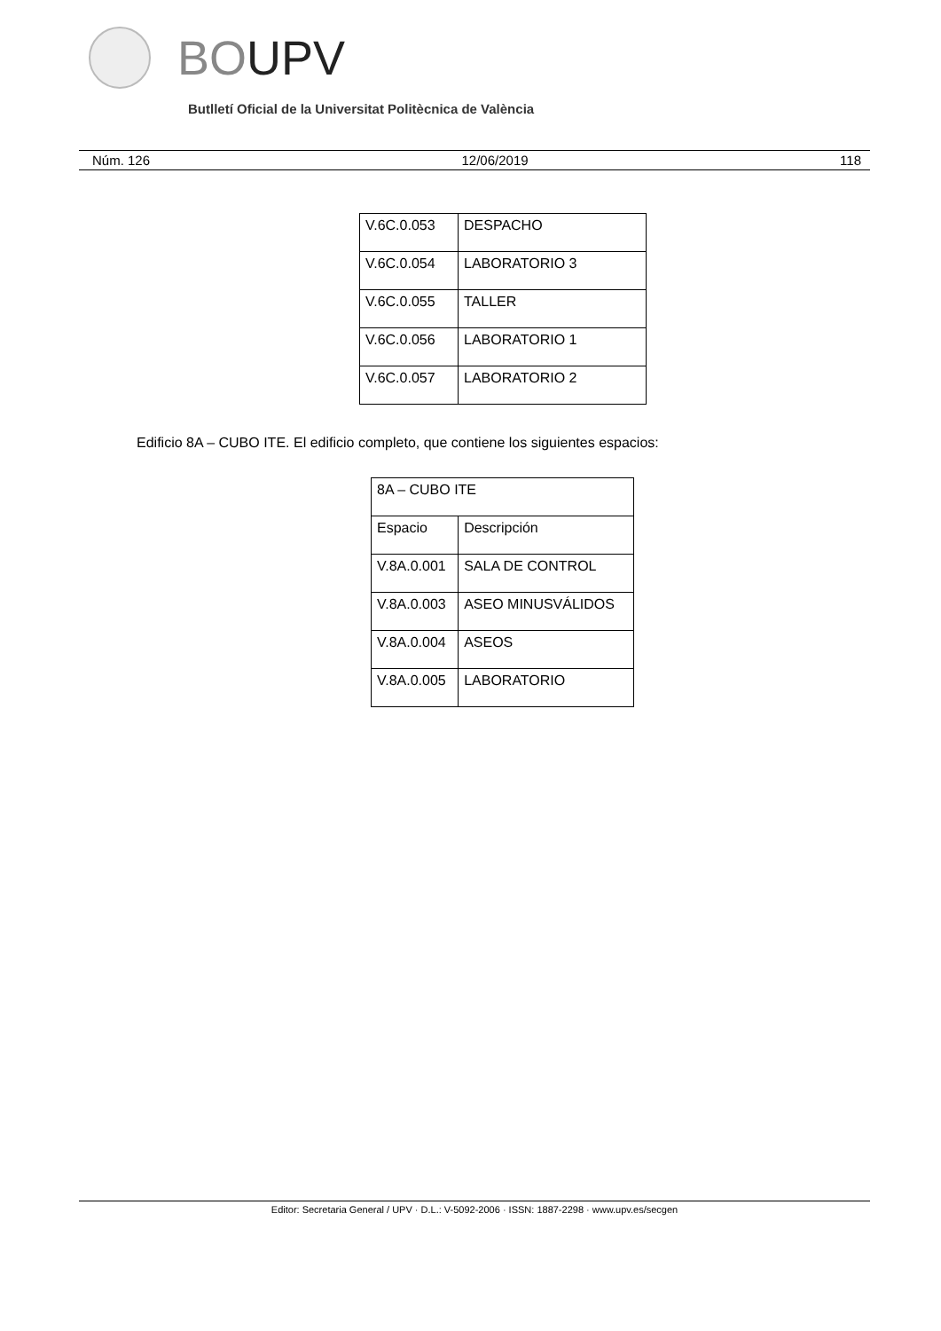BOUPV
Butlletí Oficial de la Universitat Politècnica de València
Núm. 126 12/06/2019 118
| V.6C.0.053 | DESPACHO |
| V.6C.0.054 | LABORATORIO 3 |
| V.6C.0.055 | TALLER |
| V.6C.0.056 | LABORATORIO 1 |
| V.6C.0.057 | LABORATORIO 2 |
Edificio 8A – CUBO ITE. El edificio completo, que contiene los siguientes espacios:
| 8A – CUBO ITE | |
| Espacio | Descripción |
| V.8A.0.001 | SALA DE CONTROL |
| V.8A.0.003 | ASEO MINUSVÁLIDOS |
| V.8A.0.004 | ASEOS |
| V.8A.0.005 | LABORATORIO |
Editor: Secretaria General / UPV · D.L.: V-5092-2006 · ISSN: 1887-2298 · www.upv.es/secgen